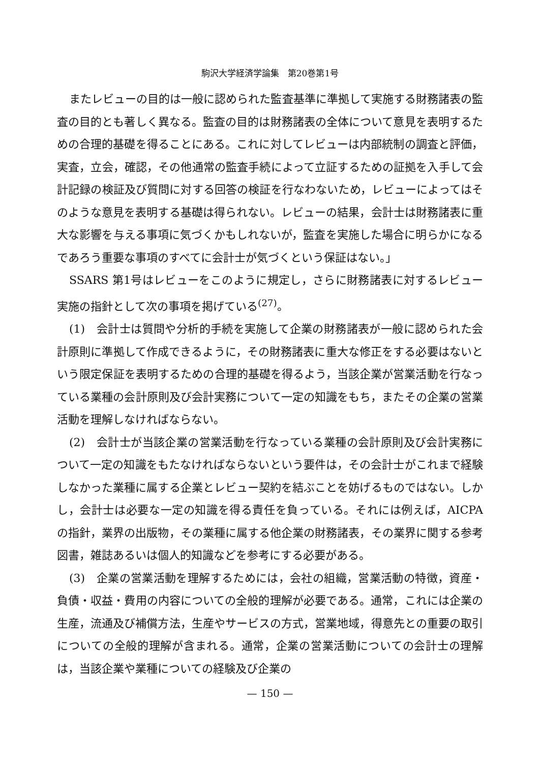駒沢大学経済学論集　第20巻第1号
またレビューの目的は一般に認められた監査基準に準拠して実施する財務諸表の監査の目的とも著しく異なる。監査の目的は財務諸表の全体について意見を表明するための合理的基礎を得ることにある。これに対してレビューは内部統制の調査と評価，実査，立会，確認，その他通常の監査手続によって立証するための証拠を入手して会計記録の検証及び質問に対する回答の検証を行なわないため，レビューによってはそのような意見を表明する基礎は得られない。レビューの結果，会計士は財務諸表に重大な影響を与える事項に気づくかもしれないが，監査を実施した場合に明らかになるであろう重要な事項のすべてに会計士が気づくという保証はない。」
SSARS 第1号はレビューをこのように規定し，さらに財務諸表に対するレビュー実施の指針として次の事項を掲げている<sup>(27)</sup>。
(1)　会計士は質問や分析的手続を実施して企業の財務諸表が一般に認められた会計原則に準拠して作成できるように，その財務諸表に重大な修正をする必要はないという限定保証を表明するための合理的基礎を得るよう，当該企業が営業活動を行なっている業種の会計原則及び会計実務について一定の知識をもち，またその企業の営業活動を理解しなければならない。
(2)　会計士が当該企業の営業活動を行なっている業種の会計原則及び会計実務について一定の知識をもたなければならないという要件は，その会計士がこれまで経験しなかった業種に属する企業とレビュー契約を結ぶことを妨げるものではない。しかし，会計士は必要な一定の知識を得る責任を負っている。それには例えば，AICPA の指針，業界の出版物，その業種に属する他企業の財務諸表，その業界に関する参考図書，雑誌あるいは個人的知識などを参考にする必要がある。
(3)　企業の営業活動を理解するためには，会社の組織，営業活動の特徴，資産・負債・収益・費用の内容についての全般的理解が必要である。通常，これには企業の生産，流通及び補償方法，生産やサービスの方式，営業地域，得意先との重要の取引についての全般的理解が含まれる。通常，企業の営業活動についての会計士の理解は，当該企業や業種についての経験及び企業の
— 150 —